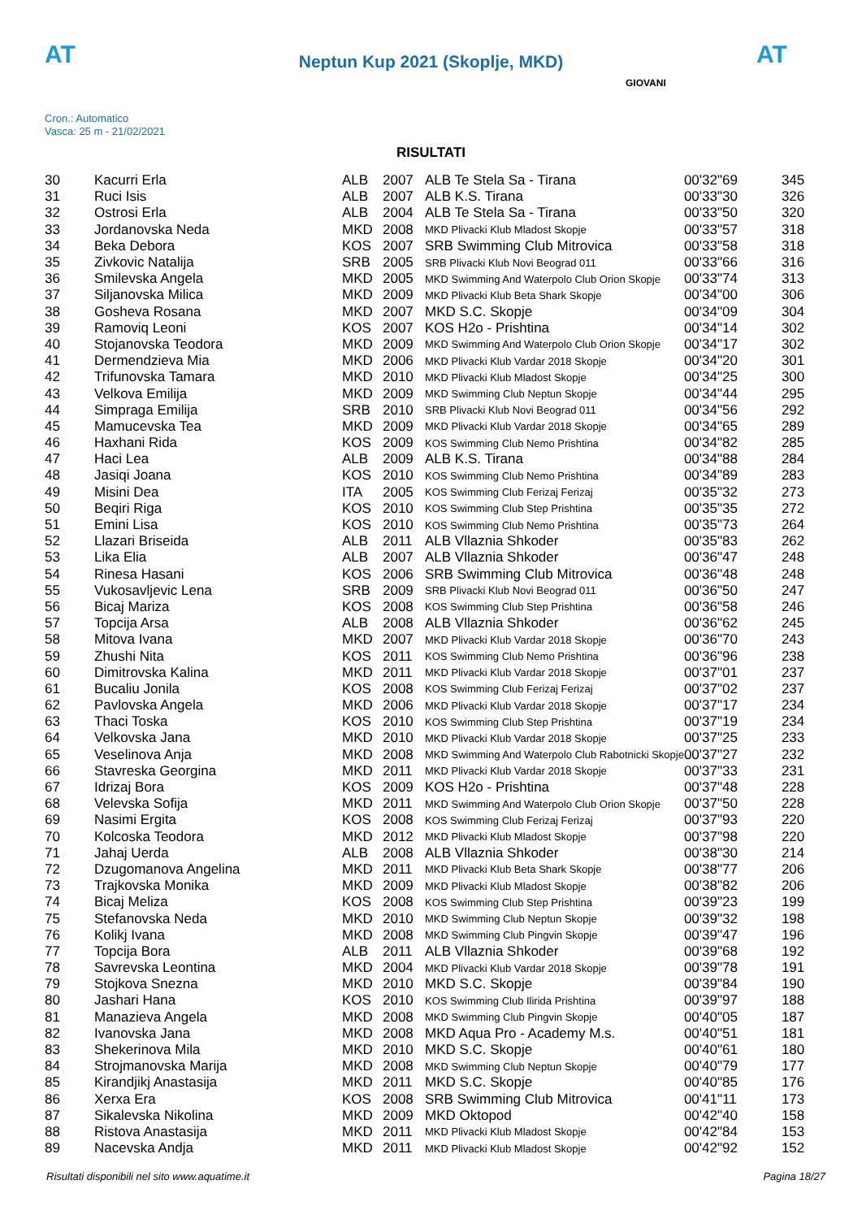AT
Neptun Kup 2021 (Skoplje, MKD)
AT
Cron.: Automatico
Vasca: 25 m - 21/02/2021
GIOVANI
RISULTATI
| 30 | Kacurri Erla | ALB | 2007 | ALB Te Stela Sa - Tirana | 00'32"69 | 345 |
| 31 | Ruci Isis | ALB | 2007 | ALB K.S. Tirana | 00'33"30 | 326 |
| 32 | Ostrosi Erla | ALB | 2004 | ALB Te Stela Sa - Tirana | 00'33"50 | 320 |
| 33 | Jordanovska Neda | MKD | 2008 | MKD Plivacki Klub Mladost Skopje | 00'33"57 | 318 |
| 34 | Beka Debora | KOS | 2007 | SRB Swimming Club Mitrovica | 00'33"58 | 318 |
| 35 | Zivkovic Natalija | SRB | 2005 | SRB Plivacki Klub Novi Beograd 011 | 00'33"66 | 316 |
| 36 | Smilevska Angela | MKD | 2005 | MKD Swimming And Waterpolo Club Orion Skopje | 00'33"74 | 313 |
| 37 | Siljanovska Milica | MKD | 2009 | MKD Plivacki Klub Beta Shark Skopje | 00'34"00 | 306 |
| 38 | Gosheva Rosana | MKD | 2007 | MKD S.C. Skopje | 00'34"09 | 304 |
| 39 | Ramoviq Leoni | KOS | 2007 | KOS H2o - Prishtina | 00'34"14 | 302 |
| 40 | Stojanovska Teodora | MKD | 2009 | MKD Swimming And Waterpolo Club Orion Skopje | 00'34"17 | 302 |
| 41 | Dermendzieva Mia | MKD | 2006 | MKD Plivacki Klub Vardar 2018 Skopje | 00'34"20 | 301 |
| 42 | Trifunovska Tamara | MKD | 2010 | MKD Plivacki Klub Mladost Skopje | 00'34"25 | 300 |
| 43 | Velkova Emilija | MKD | 2009 | MKD Swimming Club Neptun Skopje | 00'34"44 | 295 |
| 44 | Simpraga Emilija | SRB | 2010 | SRB Plivacki Klub Novi Beograd 011 | 00'34"56 | 292 |
| 45 | Mamucevska Tea | MKD | 2009 | MKD Plivacki Klub Vardar 2018 Skopje | 00'34"65 | 289 |
| 46 | Haxhani Rida | KOS | 2009 | KOS Swimming Club Nemo Prishtina | 00'34"82 | 285 |
| 47 | Haci Lea | ALB | 2009 | ALB K.S. Tirana | 00'34"88 | 284 |
| 48 | Jasiqi Joana | KOS | 2010 | KOS Swimming Club Nemo Prishtina | 00'34"89 | 283 |
| 49 | Misini Dea | ITA | 2005 | KOS Swimming Club Ferizaj Ferizaj | 00'35"32 | 273 |
| 50 | Beqiri Riga | KOS | 2010 | KOS Swimming Club Step Prishtina | 00'35"35 | 272 |
| 51 | Emini Lisa | KOS | 2010 | KOS Swimming Club Nemo Prishtina | 00'35"73 | 264 |
| 52 | Llazari Briseida | ALB | 2011 | ALB Vllaznia Shkoder | 00'35"83 | 262 |
| 53 | Lika Elia | ALB | 2007 | ALB Vllaznia Shkoder | 00'36"47 | 248 |
| 54 | Rinesa Hasani | KOS | 2006 | SRB Swimming Club Mitrovica | 00'36"48 | 248 |
| 55 | Vukosavljevic Lena | SRB | 2009 | SRB Plivacki Klub Novi Beograd 011 | 00'36"50 | 247 |
| 56 | Bicaj Mariza | KOS | 2008 | KOS Swimming Club Step Prishtina | 00'36"58 | 246 |
| 57 | Topcija Arsa | ALB | 2008 | ALB Vllaznia Shkoder | 00'36"62 | 245 |
| 58 | Mitova Ivana | MKD | 2007 | MKD Plivacki Klub Vardar 2018 Skopje | 00'36"70 | 243 |
| 59 | Zhushi Nita | KOS | 2011 | KOS Swimming Club Nemo Prishtina | 00'36"96 | 238 |
| 60 | Dimitrovska Kalina | MKD | 2011 | MKD Plivacki Klub Vardar 2018 Skopje | 00'37"01 | 237 |
| 61 | Bucaliu Jonila | KOS | 2008 | KOS Swimming Club Ferizaj Ferizaj | 00'37"02 | 237 |
| 62 | Pavlovska Angela | MKD | 2006 | MKD Plivacki Klub Vardar 2018 Skopje | 00'37"17 | 234 |
| 63 | Thaci Toska | KOS | 2010 | KOS Swimming Club Step Prishtina | 00'37"19 | 234 |
| 64 | Velkovska Jana | MKD | 2010 | MKD Plivacki Klub Vardar 2018 Skopje | 00'37"25 | 233 |
| 65 | Veselinova Anja | MKD | 2008 | MKD Swimming And Waterpolo Club Rabotnicki Skopje | 00'37"27 | 232 |
| 66 | Stavreska Georgina | MKD | 2011 | MKD Plivacki Klub Vardar 2018 Skopje | 00'37"33 | 231 |
| 67 | Idrizaj Bora | KOS | 2009 | KOS H2o - Prishtina | 00'37"48 | 228 |
| 68 | Velevska Sofija | MKD | 2011 | MKD Swimming And Waterpolo Club Orion Skopje | 00'37"50 | 228 |
| 69 | Nasimi Ergita | KOS | 2008 | KOS Swimming Club Ferizaj Ferizaj | 00'37"93 | 220 |
| 70 | Kolcoska Teodora | MKD | 2012 | MKD Plivacki Klub Mladost Skopje | 00'37"98 | 220 |
| 71 | Jahaj Uerda | ALB | 2008 | ALB Vllaznia Shkoder | 00'38"30 | 214 |
| 72 | Dzugomanova Angelina | MKD | 2011 | MKD Plivacki Klub Beta Shark Skopje | 00'38"77 | 206 |
| 73 | Trajkovska Monika | MKD | 2009 | MKD Plivacki Klub Mladost Skopje | 00'38"82 | 206 |
| 74 | Bicaj Meliza | KOS | 2008 | KOS Swimming Club Step Prishtina | 00'39"23 | 199 |
| 75 | Stefanovska Neda | MKD | 2010 | MKD Swimming Club Neptun Skopje | 00'39"32 | 198 |
| 76 | Kolikj Ivana | MKD | 2008 | MKD Swimming Club Pingvin Skopje | 00'39"47 | 196 |
| 77 | Topcija Bora | ALB | 2011 | ALB Vllaznia Shkoder | 00'39"68 | 192 |
| 78 | Savrevska Leontina | MKD | 2004 | MKD Plivacki Klub Vardar 2018 Skopje | 00'39"78 | 191 |
| 79 | Stojkova Snezna | MKD | 2010 | MKD S.C. Skopje | 00'39"84 | 190 |
| 80 | Jashari Hana | KOS | 2010 | KOS Swimming Club Ilirida Prishtina | 00'39"97 | 188 |
| 81 | Manazieva Angela | MKD | 2008 | MKD Swimming Club Pingvin Skopje | 00'40"05 | 187 |
| 82 | Ivanovska Jana | MKD | 2008 | MKD Aqua Pro - Academy M.s. | 00'40"51 | 181 |
| 83 | Shekerinova Mila | MKD | 2010 | MKD S.C. Skopje | 00'40"61 | 180 |
| 84 | Strojmanovska Marija | MKD | 2008 | MKD Swimming Club Neptun Skopje | 00'40"79 | 177 |
| 85 | Kirandjikj Anastasija | MKD | 2011 | MKD S.C. Skopje | 00'40"85 | 176 |
| 86 | Xerxa Era | KOS | 2008 | SRB Swimming Club Mitrovica | 00'41"11 | 173 |
| 87 | Sikalevska Nikolina | MKD | 2009 | MKD Oktopod | 00'42"40 | 158 |
| 88 | Ristova Anastasija | MKD | 2011 | MKD Plivacki Klub Mladost Skopje | 00'42"84 | 153 |
| 89 | Nacevska Andja | MKD | 2011 | MKD Plivacki Klub Mladost Skopje | 00'42"92 | 152 |
Risultati disponibili nel sito www.aquatime.it Pagina 18/27